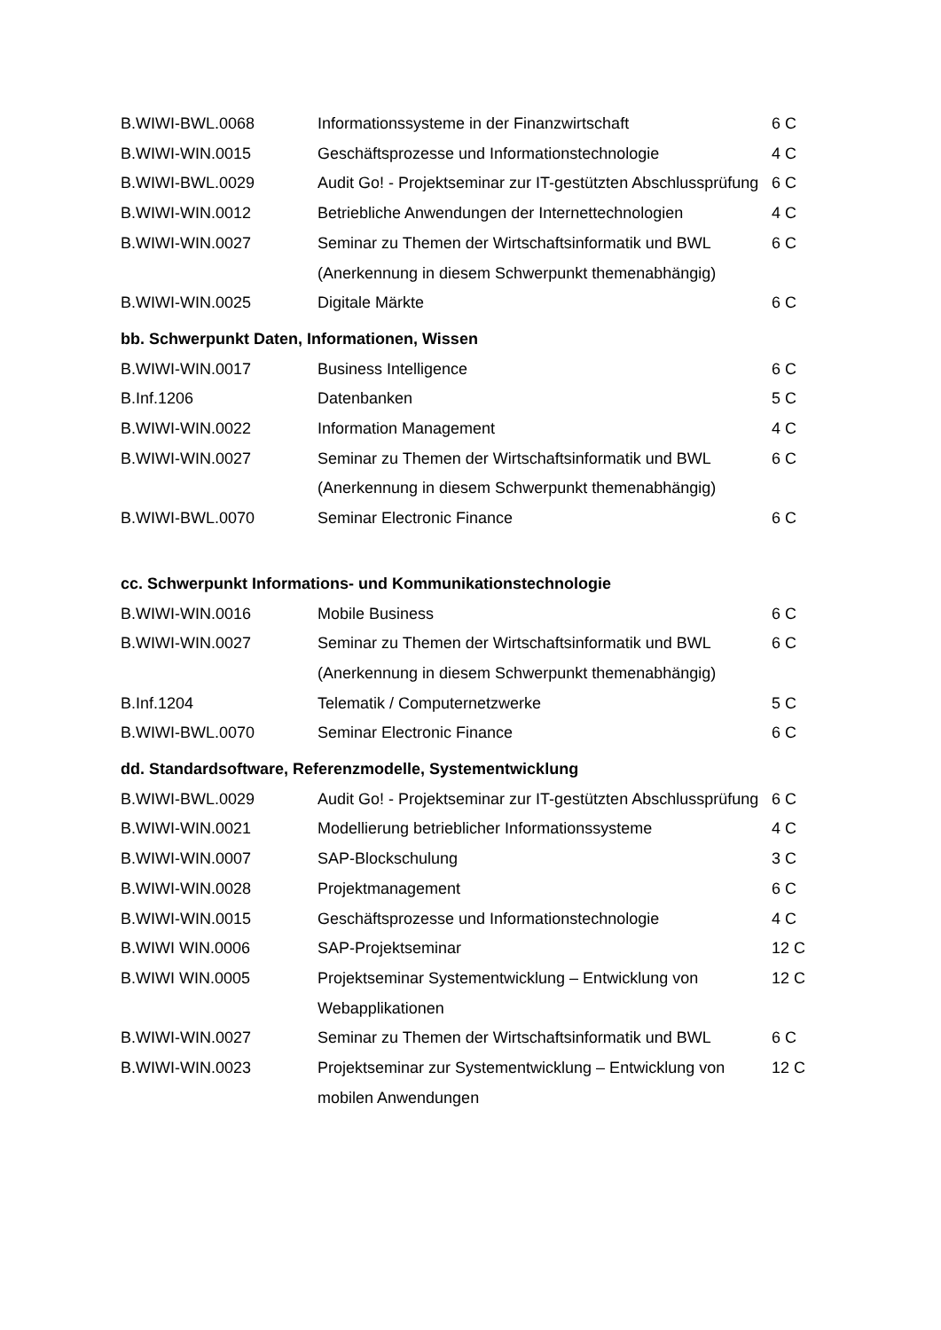| B.WIWI-BWL.0068 | Informationssysteme in der Finanzwirtschaft | 6 C |
| B.WIWI-WIN.0015 | Geschäftsprozesse und Informationstechnologie | 4 C |
| B.WIWI-BWL.0029 | Audit Go! - Projektseminar zur IT-gestützten Abschlussprüfung | 6 C |
| B.WIWI-WIN.0012 | Betriebliche Anwendungen der Internettechnologien | 4 C |
| B.WIWI-WIN.0027 | Seminar zu Themen der Wirtschaftsinformatik und BWL (Anerkennung in diesem Schwerpunkt themenabhängig) | 6 C |
| B.WIWI-WIN.0025 | Digitale Märkte | 6 C |
bb. Schwerpunkt Daten, Informationen, Wissen
| B.WIWI-WIN.0017 | Business Intelligence | 6 C |
| B.Inf.1206 | Datenbanken | 5 C |
| B.WIWI-WIN.0022 | Information Management | 4 C |
| B.WIWI-WIN.0027 | Seminar zu Themen der Wirtschaftsinformatik und BWL (Anerkennung in diesem Schwerpunkt themenabhängig) | 6 C |
| B.WIWI-BWL.0070 | Seminar Electronic Finance | 6 C |
cc. Schwerpunkt Informations- und Kommunikationstechnologie
| B.WIWI-WIN.0016 | Mobile Business | 6 C |
| B.WIWI-WIN.0027 | Seminar zu Themen der Wirtschaftsinformatik und BWL (Anerkennung in diesem Schwerpunkt themenabhängig) | 6 C |
| B.Inf.1204 | Telematik / Computernetzwerke | 5 C |
| B.WIWI-BWL.0070 | Seminar Electronic Finance | 6 C |
dd. Standardsoftware, Referenzmodelle, Systementwicklung
| B.WIWI-BWL.0029 | Audit Go! - Projektseminar zur IT-gestützten Abschlussprüfung | 6 C |
| B.WIWI-WIN.0021 | Modellierung betrieblicher Informationssysteme | 4 C |
| B.WIWI-WIN.0007 | SAP-Blockschulung | 3 C |
| B.WIWI-WIN.0028 | Projektmanagement | 6 C |
| B.WIWI-WIN.0015 | Geschäftsprozesse und Informationstechnologie | 4 C |
| B.WIWI WIN.0006 | SAP-Projektseminar | 12 C |
| B.WIWI WIN.0005 | Projektseminar Systementwicklung – Entwicklung von Webapplikationen | 12 C |
| B.WIWI-WIN.0027 | Seminar zu Themen der Wirtschaftsinformatik und BWL | 6 C |
| B.WIWI-WIN.0023 | Projektseminar zur Systementwicklung – Entwicklung von mobilen Anwendungen | 12 C |